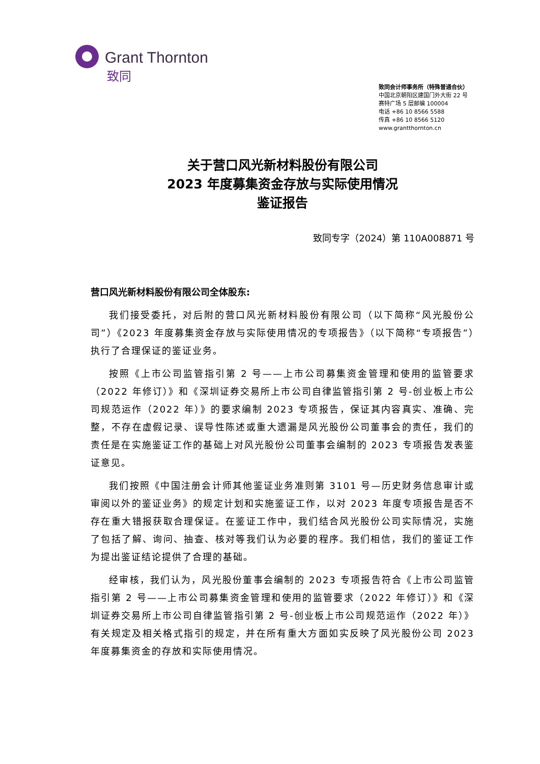Grant Thornton
致同
致同会计师事务所（特殊普通合伙）
中国北京朝阳区建国门外大街 22 号
赛特广场 5 层邮编 100004
电话 +86 10 8566 5588
传真 +86 10 8566 5120
www.grantthornton.cn
关于营口风光新材料股份有限公司
2023 年度募集资金存放与实际使用情况
鉴证报告
致同专字（2024）第 110A008871 号
营口风光新材料股份有限公司全体股东:
我们接受委托，对后附的营口风光新材料股份有限公司（以下简称“风光股份公司”）《2023 年度募集资金存放与实际使用情况的专项报告》（以下简称“专项报告”）执行了合理保证的鉴证业务。
按照《上市公司监管指引第 2 号——上市公司募集资金管理和使用的监管要求（2022 年修订）》和《深圳证券交易所上市公司自律监管指引第 2 号-创业板上市公司规范运作（2022 年）》的要求编制 2023 专项报告，保证其内容真实、准确、完整，不存在虚假记录、误导性陈述或重大遗漏是风光股份公司董事会的责任，我们的责任是在实施鉴证工作的基础上对风光股份公司董事会编制的 2023 专项报告发表鉴证意见。
我们按照《中国注册会计师其他鉴证业务准则第 3101 号—历史财务信息审计或审阅以外的鉴证业务》的规定计划和实施鉴证工作，以对 2023 年度专项报告是否不存在重大错报获取合理保证。在鉴证工作中，我们结合风光股份公司实际情况，实施了包括了解、询问、抽查、核对等我们认为必要的程序。我们相信，我们的鉴证工作为提出鉴证结论提供了合理的基础。
经审核，我们认为，风光股份董事会编制的 2023 专项报告符合《上市公司监管指引第 2 号——上市公司募集资金管理和使用的监管要求（2022 年修订）》和《深圳证券交易所上市公司自律监管指引第 2 号-创业板上市公司规范运作（2022 年）》有关规定及相关格式指引的规定，并在所有重大方面如实反映了风光股份公司 2023 年度募集资金的存放和实际使用情况。